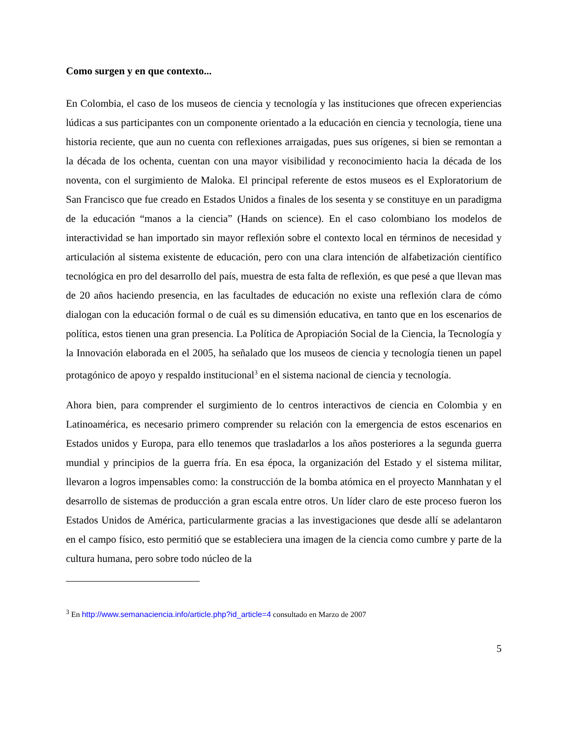Como surgen y en que contexto...
En Colombia, el caso de los museos de ciencia y tecnología y las instituciones que ofrecen experiencias lúdicas a sus participantes con un componente orientado a la educación en ciencia y tecnología, tiene una historia reciente, que aun no cuenta con reflexiones arraigadas, pues sus orígenes, si bien se remontan a la década de los ochenta, cuentan con una mayor visibilidad y reconocimiento hacia la década de los noventa, con el surgimiento de Maloka. El principal referente de estos museos es el Exploratorium de San Francisco que fue creado en Estados Unidos a finales de los sesenta y se constituye en un paradigma de la educación “manos a la ciencia” (Hands on science). En el caso colombiano los modelos de interactividad se han importado sin mayor reflexión sobre el contexto local en términos de necesidad y articulación al sistema existente de educación, pero con una clara intención de alfabetización científico tecnológica en pro del desarrollo del país, muestra de esta falta de reflexión, es que pesé a que llevan mas de 20 años haciendo presencia, en las facultades de educación no existe una reflexión clara de cómo dialogan con la educación formal o de cuál es su dimensión educativa, en tanto que en los escenarios de política, estos tienen una gran presencia. La Política de Apropiación Social de la Ciencia, la Tecnología y la Innovación elaborada en el 2005, ha señalado que los museos de ciencia y tecnología tienen un papel protagónico de apoyo y respaldo institucional<sup>3</sup> en el sistema nacional de ciencia y tecnología.
Ahora bien, para comprender el surgimiento de lo centros interactivos de ciencia en Colombia y en Latinoamérica, es necesario primero comprender su relación con la emergencia de estos escenarios en Estados unidos y Europa, para ello tenemos que trasladarlos a los años posteriores a la segunda guerra mundial y principios de la guerra fría. En esa época, la organización del Estado y el sistema militar, llevaron a logros impensables como: la construcción de la bomba atómica en el proyecto Mannhatan y el desarrollo de sistemas de producción a gran escala entre otros. Un líder claro de este proceso fueron los Estados Unidos de América, particularmente gracias a las investigaciones que desde allí se adelantaron en el campo físico, esto permitió que se estableciera una imagen de la ciencia como cumbre y parte de la cultura humana, pero sobre todo núcleo de la
<sup>3</sup> En http://www.semanaciencia.info/article.php?id_article=4 consultado en Marzo de 2007
5